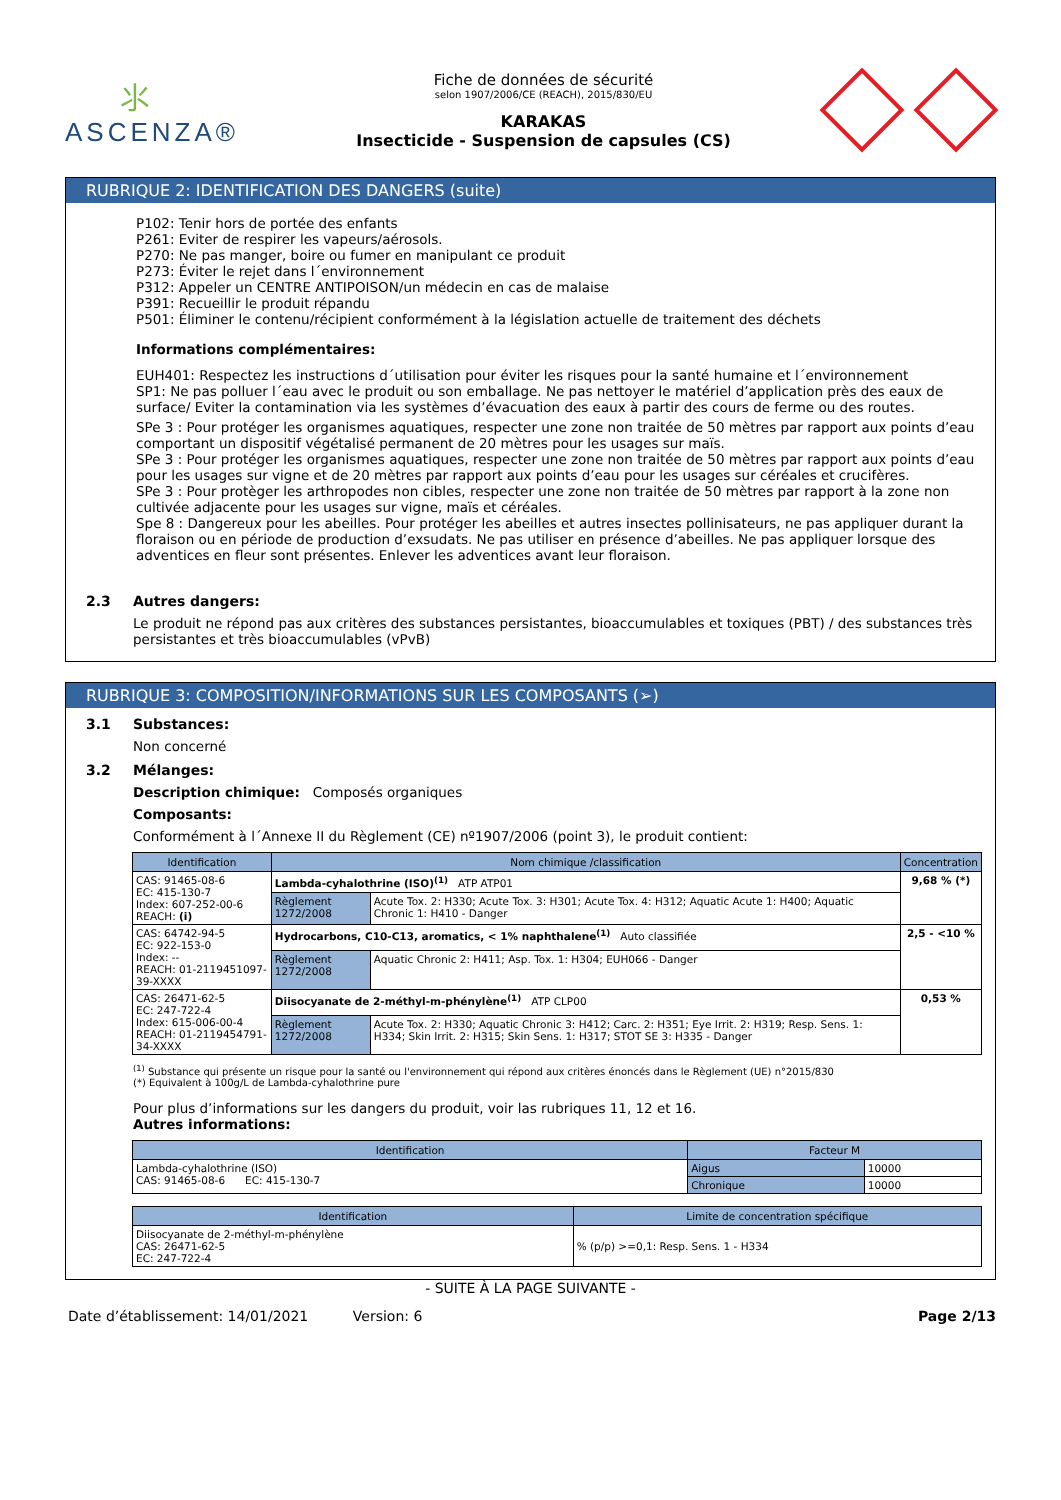⺢
ASCENZA®
Fiche de données de sécurité
selon 1907/2006/CE (REACH), 2015/830/EU
KARAKAS
Insecticide - Suspension de capsules (CS)
RUBRIQUE 2: IDENTIFICATION DES DANGERS (suite)
P102: Tenir hors de portée des enfants
P261: Eviter de respirer les vapeurs/aérosols.
P270: Ne pas manger, boire ou fumer en manipulant ce produit
P273: Éviter le rejet dans l´environnement
P312: Appeler un CENTRE ANTIPOISON/un médecin en cas de malaise
P391: Recueillir le produit répandu
P501: Éliminer le contenu/récipient conformément à la législation actuelle de traitement des déchets
Informations complémentaires:
EUH401: Respectez les instructions d´utilisation pour éviter les risques pour la santé humaine et l´environnement
SP1: Ne pas polluer l´eau avec le produit ou son emballage. Ne pas nettoyer le matériel d’application près des eaux de surface/ Eviter la contamination via les systèmes d’évacuation des eaux à partir des cours de ferme ou des routes.
SPe 3 : Pour protéger les organismes aquatiques, respecter une zone non traitée de 50 mètres par rapport aux points d’eau comportant un dispositif végétalisé permanent de 20 mètres pour les usages sur maïs.
SPe 3 : Pour protéger les organismes aquatiques, respecter une zone non traitée de 50 mètres par rapport aux points d’eau pour les usages sur vigne et de 20 mètres par rapport aux points d’eau pour les usages sur céréales et crucifères.
SPe 3 : Pour protèger les arthropodes non cibles, respecter une zone non traitée de 50 mètres par rapport à la zone non cultivée adjacente pour les usages sur vigne, maïs et céréales.
Spe 8 : Dangereux pour les abeilles. Pour protéger les abeilles et autres insectes pollinisateurs, ne pas appliquer durant la floraison ou en période de production d’exsudats. Ne pas utiliser en présence d’abeilles. Ne pas appliquer lorsque des adventices en fleur sont présentes. Enlever les adventices avant leur floraison.
2.3 Autres dangers:
Le produit ne répond pas aux critères des substances persistantes, bioaccumulables et toxiques (PBT) / des substances très persistantes et très bioaccumulables (vPvB)
RUBRIQUE 3: COMPOSITION/INFORMATIONS SUR LES COMPOSANTS (➢)
3.1 Substances:
Non concerné
3.2 Mélanges:
Description chimique: Composés organiques
Composants:
Conformément à l´Annexe II du Règlement (CE) nº1907/2006 (point 3), le produit contient:
| Identification | Nom chimique /classification | | Concentration |
| --- | --- | --- | --- |
| CAS: 91465-08-6 EC: 415-130-7 Index: 607-252-00-6 REACH: (i) | Lambda-cyhalothrine (ISO)<sup>(1)</sup> ATP ATP01 | | 9,68 % (*) |
| | Règlement 1272/2008 | Acute Tox. 2: H330; Acute Tox. 3: H301; Acute Tox. 4: H312; Aquatic Acute 1: H400; Aquatic Chronic 1: H410 - Danger | |
| CAS: 64742-94-5 EC: 922-153-0 Index: -- REACH: 01-2119451097-39-XXXX | Hydrocarbons, C10-C13, aromatics, < 1% naphthalene<sup>(1)</sup> Auto classifiée | | 2,5 - <10 % |
| | Règlement 1272/2008 | Aquatic Chronic 2: H411; Asp. Tox. 1: H304; EUH066 - Danger | |
| CAS: 26471-62-5 EC: 247-722-4 Index: 615-006-00-4 REACH: 01-2119454791-34-XXXX | Diisocyanate de 2-méthyl-m-phénylène<sup>(1)</sup> ATP CLP00 | | 0,53 % |
| | Règlement 1272/2008 | Acute Tox. 2: H330; Aquatic Chronic 3: H412; Carc. 2: H351; Eye Irrit. 2: H319; Resp. Sens. 1: H334; Skin Irrit. 2: H315; Skin Sens. 1: H317; STOT SE 3: H335 - Danger | |
<sup>(1)</sup> Substance qui présente un risque pour la santé ou l'environnement qui répond aux critères énoncés dans le Règlement (UE) n°2015/830
(*) Equivalent à 100g/L de Lambda-cyhalothrine pure
Pour plus d’informations sur les dangers du produit, voir las rubriques 11, 12 et 16.
Autres informations:
| Identification | Facteur M | |
| --- | --- | --- |
| Lambda-cyhalothrine (ISO) CAS: 91465-08-6 EC: 415-130-7 | Aigus | 10000 |
| | Chronique | 10000 |
| Identification | Limite de concentration spécifique |
| --- | --- |
| Diisocyanate de 2-méthyl-m-phénylène CAS: 26471-62-5 EC: 247-722-4 | % (p/p) >=0,1: Resp. Sens. 1 - H334 |
- SUITE À LA PAGE SUIVANTE -
Date d’établissement: 14/01/2021 Version: 6 Page 2/13